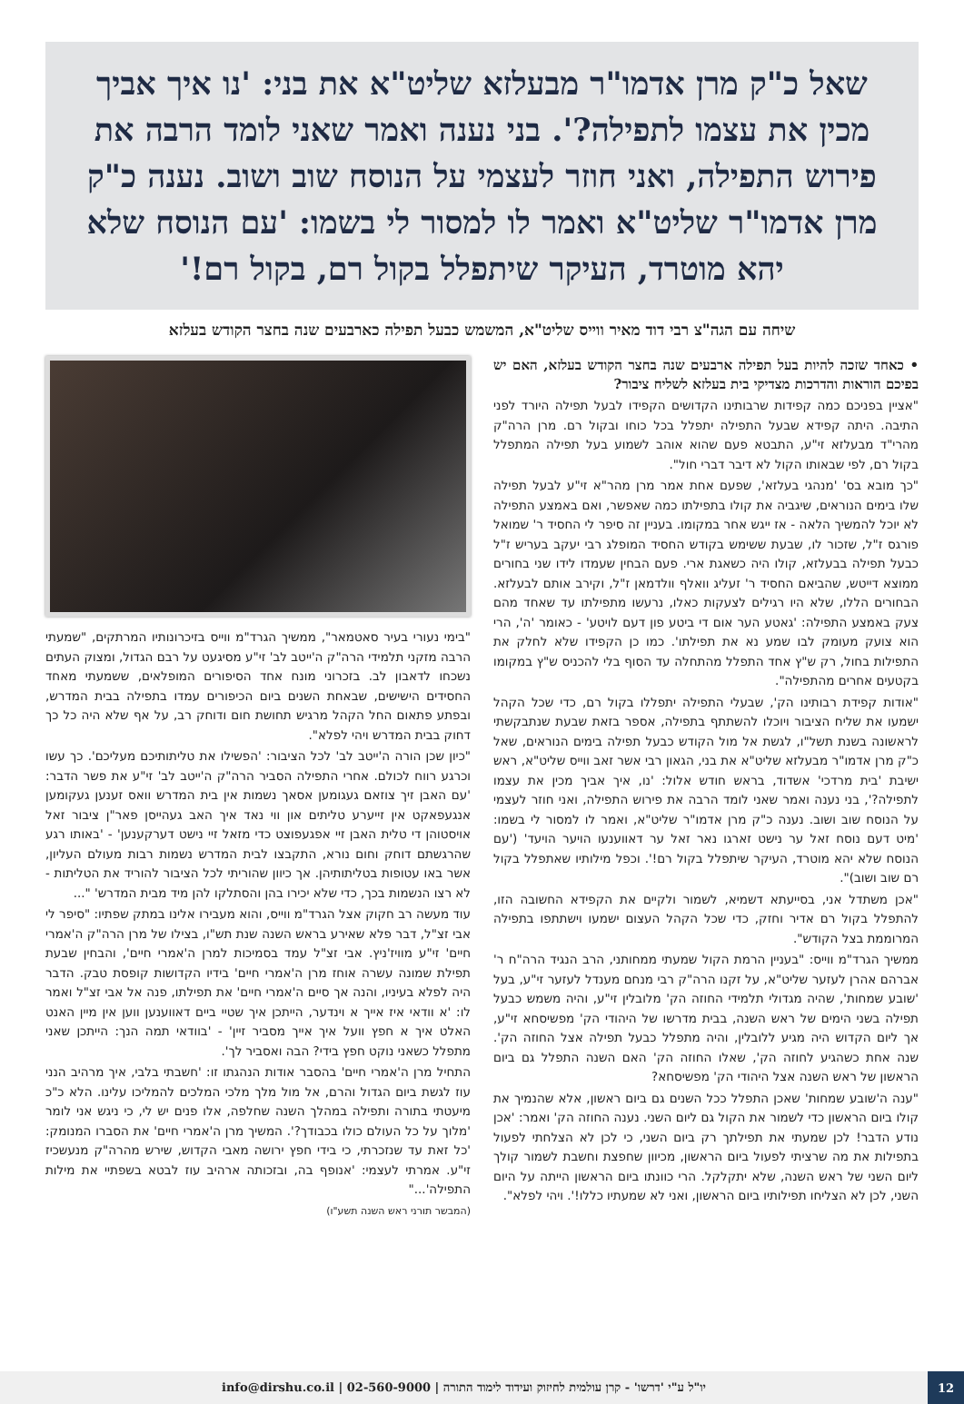שאל כ"ק מרן אדמו"ר מבעלזא שליט"א את בני: 'נו איך אביך מכין את עצמו לתפילה?'. בני נענה ואמר שאני לומד הרבה את פירוש התפילה, ואני חוזר לעצמי על הנוסח שוב ושוב. נענה כ"ק מרן אדמו"ר שליט"א ואמר לו למסור לי בשמו: 'עם הנוסח שלא יהא מוטרד, העיקר שיתפלל בקול רם, בקול רם!'
שיחה עם הגה"צ רבי דוד מאיר ווייס שליט"א, המשמש כבעל תפילה כארבעים שנה בחצר הקודש בעלזא
• כאחד שזכה להיות בעל תפילה ארבעים שנה בחצר הקודש בעלזא, האם יש בפיכם הוראות והדרכות מצדיקי בית בעלזא לשליח ציבור?
"אציין בפניכם כמה קפידות שרבותינו הקדושים הקפידו לבעל תפילה היורד לפני התיבה. היתה קפידא שבעל התפילה יתפלל בכל כוחו ובקול רם. מרן הרה"ק מהרי"ד מבעלזא זי"ע, התבטא פעם שהוא אוהב לשמוע בעל תפילה המתפלל בקול רם, לפי שבאותו הקול לא דיבר דברי חול".
"כך מובא בס' 'מנהגי בעלזא', שפעם אחת אמר מרן מהר"א זי"ע לבעל תפילה שלו בימים הנוראים, שיגביה את קולו בתפילתו כמה שאפשר, ואם באמצע התפילה לא יוכל להמשיך הלאה - אז ייגש אחר במקומו. בעניין זה סיפר לי החסיד ר' שמואל פורגס ז"ל, שזכור לו, שבעת ששימש בקודש החסיד המופלג רבי יעקב בעריש ז"ל כבעל תפילה בבעלזא, קולו היה כשאגת ארי. פעם הבחין שעמדו לידו שני בחורים ממוצא דייטש, שהביאם החסיד ר' זעליג וואלף וולדמאן ז"ל, וקירב אותם לבעלזא. הבחורים הללו, שלא היו רגילים לצעקות כאלו, נרעשו מתפילתו עד שאחד מהם צעק באמצע התפילה: 'גאטע הער אום די ביטע פון דעם לויטע' - כאומר 'ה', הרי הוא צועק מעומק לבו שמע נא את תפילתו'. כמו כן הקפידו שלא לחלק את התפילות בחול, רק ש"ץ אחד התפלל מהתחלה עד הסוף בלי להכניס ש"ץ במקומו בקטעים אחרים מהתפילה".
"אודות קפידת רבותינו הק', שבעלי התפילה יתפללו בקול רם, כדי שכל הקהל ישמעו את שליח הציבור ויוכלו להשתתף בתפילה, אספר בזאת שבעת שנתבקשתי לראשונה בשנת תשל"ו, לגשת אל מול הקודש כבעל תפילה בימים הנוראים, שאל כ"ק מרן אדמו"ר מבעלזא שליט"א את בני, הגאון רבי אשר זאב ווייס שליט"א, ראש ישיבת 'בית מרדכי' אשדוד, בראש חודש אלול: 'נו, איך אביך מכין את עצמו לתפילה?', בני נענה ואמר שאני לומד הרבה את פירוש התפילה, ואני חוזר לעצמי על הנוסח שוב ושוב. נענה כ"ק מרן אדמו"ר שליט"א, ואמר לו למסור לי בשמו: 'מיט דעם נוסח זאל ער נישט זארגו נאר זאל ער דאווענעו הויער הויעד' ('עם הנוסח שלא יהא מוטרד, העיקר שיתפלל בקול רם!'. וכפל מילותיו שאתפלל בקול רם שוב ושוב)".
"אכן משתדל אני, בסייעתא דשמיא, לשמור ולקיים את הקפידא החשובה הזו, להתפלל בקול רם אדיר וחזק, כדי שכל הקהל העצום ישמעו וישתתפו בתפילה המרוממת בצל הקודש".
ממשיך הגרד"מ ווייס: "בעניין הרמת הקול שמעתי ממחותני, הרב הנגיד הרה"ח ר' אברהם אהרן לעזער שליט"א, על זקנו הרה"ק רבי מנחם מענדל לעזער זי"ע, בעל 'שובע שמחות', שהיה מגדולי תלמידי החוזה הק' מלובלין זי"ע, והיה משמש כבעל תפילה בשני הימים של ראש השנה, בבית מדרשו של היהודי הק' מפשיסחא זי"ע, אך ליום הקדוש היה מגיע ללובלין, והיה מתפלל כבעל תפילה אצל החוזה הק'. שנה אחת כשהגיע לחוזה הק', שאלו החוזה הק' האם השנה התפלל גם ביום הראשון של ראש השנה אצל היהודי הק' מפשיסחא?
"ענה ה'שובע שמחות' שאכן התפלל ככל השנים גם ביום ראשון, אלא שהנמיך את קולו ביום הראשון כדי לשמור את הקול גם ליום השני. נענה החוזה הק' ואמר: 'אכן נודע הדבר! לכן שמעתי את תפילתך רק ביום השני, כי לכן לא הצלחתי לפעול בתפילות את מה שרציתי לפעול ביום הראשון, מכיוון שחפצת וחשבת לשמור קולך ליום השני של ראש השנה, שלא יתקלקל. הרי כוונתו ביום הראשון הייתה על היום השני, לכן לא הצליחו תפילותיו ביום הראשון, ואני לא שמעתיו כללו!'. ויהי לפלא".
"בימי נעורי בעיר סאטמאר", ממשיך הגרד"מ ווייס בזיכרונותיו המרתקים, "שמעתי הרבה מזקני תלמידי הרה"ק ה'ייטב לב' זי"ע מסיגעט על רבם הגדול, ומצוק העתים נשכחו לדאבון לב. בזכרוני מונח אחד הסיפורים המופלאים, ששמעתי מאחד החסידים הישישים, שבאחת השנים ביום הכיפורים עמדו בתפילה בבית המדרש, ובפתע פתאום החל הקהל מרגיש תחושת חום ודוחק רב, על אף שלא היה כל כך דחוק בבית המדרש ויהי לפלא".
"כיון שכן הורה ה'ייטב לב' לכל הציבור: 'הפשילו את טליתותיכם מעליכם'. כך עשו וכרגע רווח לכולם. אחרי התפילה הסביר הרה"ק ה'ייטב לב' זי"ע את פשר הדבר: 'עם האבן זיך צוזאם געגומען אסאך נשמות אין בית המדרש וואס זענען געקומען אנגעפאקט אין זייערע טליתים און ווי נאד איך האב געהייסן פאר"ן ציבור זאל אויסטוהן די טלית האבן זיי אפגעפוצט כדי מזאל זיי נישט דערקענען' - 'באותו רגע שהרגשתם דוחק וחום נורא, התקבצו לבית המדרש נשמות רבות מעולם העליון, אשר באו עטופות בטליתותיהן. אך כיוון שהוריתי לכל הציבור להוריד את הטליתות - לא רצו הנשמות בכך, כדי שלא יכירו בהן והסתלקו להן מיד מבית המדרש' "...
עוד מעשה רב חקוק אצל הגרד"מ ווייס, והוא מעבירו אלינו במתק שפתיו: "סיפר לי אבי זצ"ל, דבר פלא שאירע בראש השנה שנת תש"ו, בצילו של מרן הרה"ק ה'אמרי חיים' זי"ע מוויז'ניץ. אבי זצ"ל עמד בסמיכות למרן ה'אמרי חיים', והבחין שבעת תפילת שמונה עשרה אוחז מרן ה'אמרי חיים' בידיו הקדושות קופסת טבק. הדבר היה לפלא בעיניו, והנה אך סיים ה'אמרי חיים' את תפילתו, פנה אל אבי זצ"ל ואמר לו: 'א וודאי איז אייך א וינדער, הייתכן איך שטיי ביים דאווענען ווען אין מיין האנט האלט איך א חפץ וועל איך אייך מסביר זיין' - 'בוודאי תמה הנך: הייתכן שאני מתפלל כשאני נוקט חפץ בידי? הבה ואסביר לך'.
התחיל מרן ה'אמרי חיים' בהסבר אודות הנהגתו זו: 'חשבתי בלבי, איך מרהיב הנני עוז לגשת ביום הגדול והרם, אל מול מלך מלכי המלכים להמליכו עלינו. הלא כ"כ מיעטתי בתורה ותפילה במהלך השנה שחלפה, אלו פנים יש לי, כי ניגש אני לומר 'מלוך על כל העולם כולו בכבודך?'. המשיך מרן ה'אמרי חיים' את הסברו המנומק: 'כל זאת עד שנזכרתי, כי בידי חפץ ירושה מאבי הקדוש, שירש מהרה"ק מנעשכיז זי"ע. אמרתי לעצמי: 'אנופף בה, ובזכותה ארהיב עוז לבטא בשפתיי את מילות התפילה'..."
(המבשר תורני ראש השנה תשע"ו)
12
יו"ל ע"י 'דרשו' - קרן עולמית לחיזוק ועידוד לימוד התורה | 02-560-9000 | info@dirshu.co.il